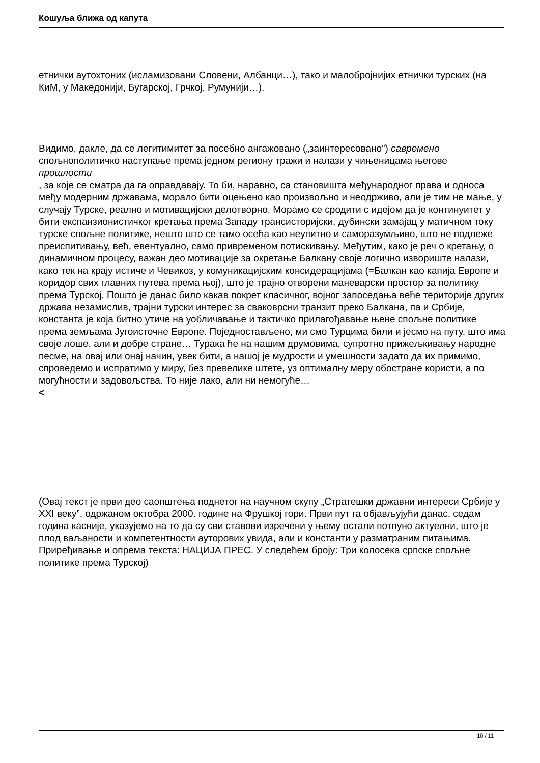Кошуља ближа од капута
етнички аутохтоних (исламизовани Словени, Албанци…), тако и малобројнијих етнички турских (на КиМ, у Македонији, Бугарској, Грчкој, Румунији…).
Видимо, дакле, да се легитимитет за посебно ангажовано („заинтересовано”) савремено спољнополитичко наступање према једном региону тражи и налази у чињеницама његове
прошлости
, за које се сматра да га оправдавају. То би, наравно, са становишта међународног права и односа међу модерним државама, морало бити оцењено као произвољно и неодрживо, али је тим не мање, у случају Турске, реално и мотивацијски делотворно. Морамо се сродити с идејом да је континуитет у бити експанзионистичког кретања према Западу трансисторијски, дубински замајац у матичном току турске спољне политике, нешто што се тамо осећа као неупитно и саморазумљиво, што не подлеже преиспитивању, већ, евентуално, само привременом потискивању. Међутим, како је реч о кретању, о динамичном процесу, важан део мотивације за окретање Балкану своје логично извориште налази, како тек на крају истиче и Чевикоз, у комуникацијским консидерацијама (=Балкан као капија Европе и коридор свих главних путева према њој), што је трајно отворени маневарски простор за политику према Турској. Пошто је данас било какав покрет класичног, војног запоседања веће територије других држава незамислив, трајни турски интерес за сваковрсни транзит преко Балкана, па и Србије, константа је која битно утиче на уобличавање и тактичко прилагођавање њене спољне политике према земљама Југоисточне Европе. Поједностављено, ми смо Турцима били и јесмо на путу, што има своје лоше, али и добре стране… Турака ће на нашим друмовима, супротно прижељкивању народне песме, на овај или онај начин, увек бити, а нашој је мудрости и умешности задато да их примимо, спроведемо и испратимо у миру, без превелике штете, уз оптималну меру обостране користи, а по могућности и задовољства. То није лако, али ни немогуће…
<
(Овај текст је први део саопштења поднетог на научном скупу „Стратешки државни интереси Србије у XXI веку”, одржаном октобра 2000. године на Фрушкој гори. Први пут га објављујући данас, седам година касније, указујемо на то да су сви ставови изречени у њему остали потпуно актуелни, што је плод ваљаности и компетентности ауторових увида, али и константи у разматраним питањима. Приређивање и опрема текста: НАЦИЈА ПРЕС. У следећем броју: Три колосека српске спољне политике према Турској)
10 / 11